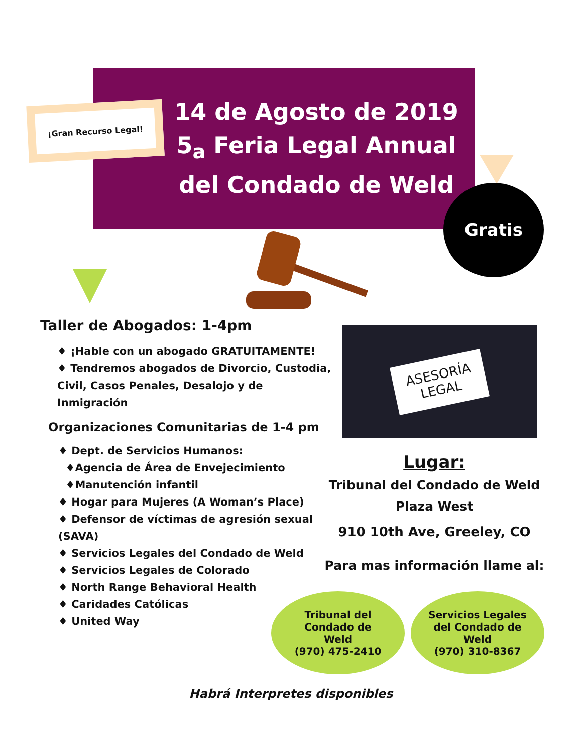¡Gran Recurso Legal!
14 de Agosto de 2019
5<sub>a</sub> Feria Legal Annual
del Condado de Weld
Gratis
Taller de Abogados: 1-4pm
♦ ¡Hable con un abogado GRATUITAMENTE!
♦ Tendremos abogados de Divorcio, Custodia, Civil, Casos Penales, Desalojo y de Inmigración
Organizaciones Comunitarias de 1-4 pm
♦ Dept. de Servicios Humanos:
♦Agencia de Área de Envejecimiento
♦Manutención infantil
♦ Hogar para Mujeres (A Woman’s Place)
♦ Defensor de víctimas de agresión sexual (SAVA)
♦ Servicios Legales del Condado de Weld
♦ Servicios Legales de Colorado
♦ North Range Behavioral Health
♦ Caridades Católicas
♦ United Way
ASESORÍA
LEGAL
Lugar:
Tribunal del Condado de Weld
Plaza West
910 10th Ave, Greeley, CO
Para mas información llame al:
Tribunal del
Condado de
Weld
(970) 475-2410
Servicios Legales
del Condado de
Weld
(970) 310-8367
Habrá Interpretes disponibles